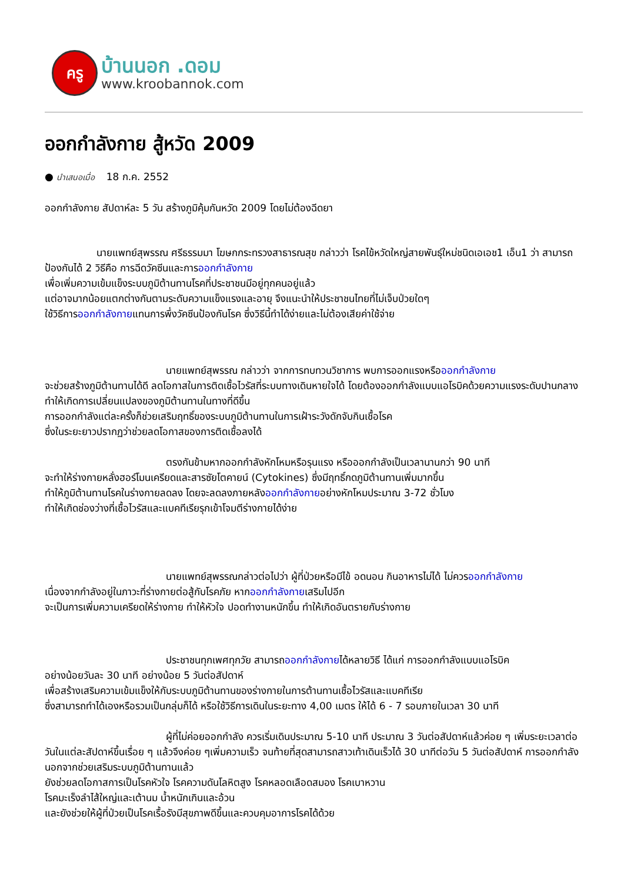ครู
บ้านนอก .ดอม
www.kroobannok.com
ออกกำลังกาย สู้หวัด 2009
● นำเสนอเมื่อ 18 ก.ค. 2552
ออกกำลังกาย สัปดาห์ละ 5 วัน สร้างภูมิคุ้มกันหวัด 2009 โดยไม่ต้องฉีดยา
นายแพทย์สุพรรณ ศรีธรรมมา โฆษกกระทรวงสาธารณสุข กล่าวว่า โรคไข้หวัดใหญ่สายพันธุ์ใหม่ชนิดเอเอช1 เอ็น1 ว่า สามารถป้องกันได้ 2 วิธีคือ การฉีดวัคซีนและการออกกำลังกาย
เพื่อเพิ่มความเข้มแข็งระบบภูมิต้านทานโรคที่ประชาชนมีอยู่ทุกคนอยู่แล้ว
แต่อาจมากน้อยแตกต่างกันตามระดับความแข็งแรงและอายุ จึงแนะนำให้ประชาชนไทยที่ไม่เจ็บป่วยใดๆ
ใช้วิธีการออกกำลังกายแทนการพึ่งวัคซีนป้องกันโรค ซึ่งวิธีนี้ทำได้ง่ายและไม่ต้องเสียค่าใช้จ่าย
นายแพทย์สุพรรณ กล่าวว่า จากการทบทวนวิชาการ พบการออกแรงหรือออกกำลังกาย
จะช่วยสร้างภูมิต้านทานได้ดี ลดโอกาสในการติดเชื้อไวรัสที่ระบบทางเดินหายใจได้ โดยต้องออกกำลังแบบแอโรบิคด้วยความแรงระดับปานกลาง ทำให้เกิดการเปลี่ยนแปลงของภูมิต้านทานในทางที่ดีขึ้น
การออกกำลังแต่ละครั้งก็ช่วยเสริมฤทธิ์ของระบบภูมิต้านทานในการเฝ้าระวังดักจับกินเชื้อโรค
ซึ่งในระยะยาวปรากฏว่าช่วยลดโอกาสของการติดเชื้อลงได้
ตรงกันข้ามหากออกกำลังหักโหมหรือรุนแรง หรือออกกำลังเป็นเวลานานกว่า 90 นาที
จะทำให้ร่างกายหลั่งฮอร์โมนเครียดและสารซัยโตคายน์ (Cytokines) ซึ่งมีฤทธิ์กดภูมิต้านทานเพิ่มมากขึ้น
ทำให้ภูมิต้านทานโรคในร่างกายลดลง โดยจะลดลงภายหลังออกกำลังกายอย่างหักโหมประมาณ 3-72 ชั่วโมง
ทำให้เกิดช่องว่างที่เชื้อไวรัสและแบคทีเรียรุกเข้าโจมตีร่างกายได้ง่าย
นายแพทย์สุพรรณกล่าวต่อไปว่า ผู้ที่ป่วยหรือมีไข้ อดนอน กินอาหารไม่ได้ ไม่ควรออกกำลังกาย
เนื่องจากกำลังอยู่ในภาวะที่ร่างกายต่อสู้กับโรคภัย หากออกกำลังกายเสริมไปอีก
จะเป็นการเพิ่มความเครียดให้ร่างกาย ทำให้หัวใจ ปอดทำงานหนักขึ้น ทำให้เกิดอันตรายกับร่างกาย
ประชาชนทุกเพศทุกวัย สามารถออกกำลังกายได้หลายวิธี ได้แก่ การออกกำลังแบบแอโรบิค
อย่างน้อยวันละ 30 นาที อย่างน้อย 5 วันต่อสัปดาห์
เพื่อสร้างเสริมความเข้มแข็งให้กับระบบภูมิต้านทานของร่างกายในการต้านทานเชื้อไวรัสและแบคทีเรีย
ซึ่งสามารถทำได้เองหรือรวมเป็นกลุ่มก็ได้ หรือใช้วิธีการเดินในระยะทาง 4,00 เมตร ให้ได้ 6 - 7 รอบภายในเวลา 30 นาที
ผู้ที่ไม่ค่อยออกกำลัง ควรเริ่มเดินประมาณ 5-10 นาที ประมาณ 3 วันต่อสัปดาห์แล้วค่อย ๆ เพิ่มระยะเวลาต่อวันในแต่ละสัปดาห์ขึ้นเรื่อย ๆ แล้วจึงค่อย ๆเพิ่มความเร็ว จนท้ายที่สุดสามารถสาวเท้าเดินเร็วได้ 30 นาทีต่อวัน 5 วันต่อสัปดาห์ การออกกำลังนอกจากช่วยเสริมระบบภูมิต้านทานแล้ว
ยังช่วยลดโอกาสการเป็นโรคหัวใจ โรคความดันโลหิตสูง โรคหลอดเลือดสมอง โรคเบาหวาน
โรคมะเร็งลำไส้ใหญ่และเต้านม น้ำหนักเกินและอ้วน
และยังช่วยให้ผู้ที่ป่วยเป็นโรคเรื้อรังมีสุขภาพดีขึ้นและควบคุมอาการโรคได้ด้วย